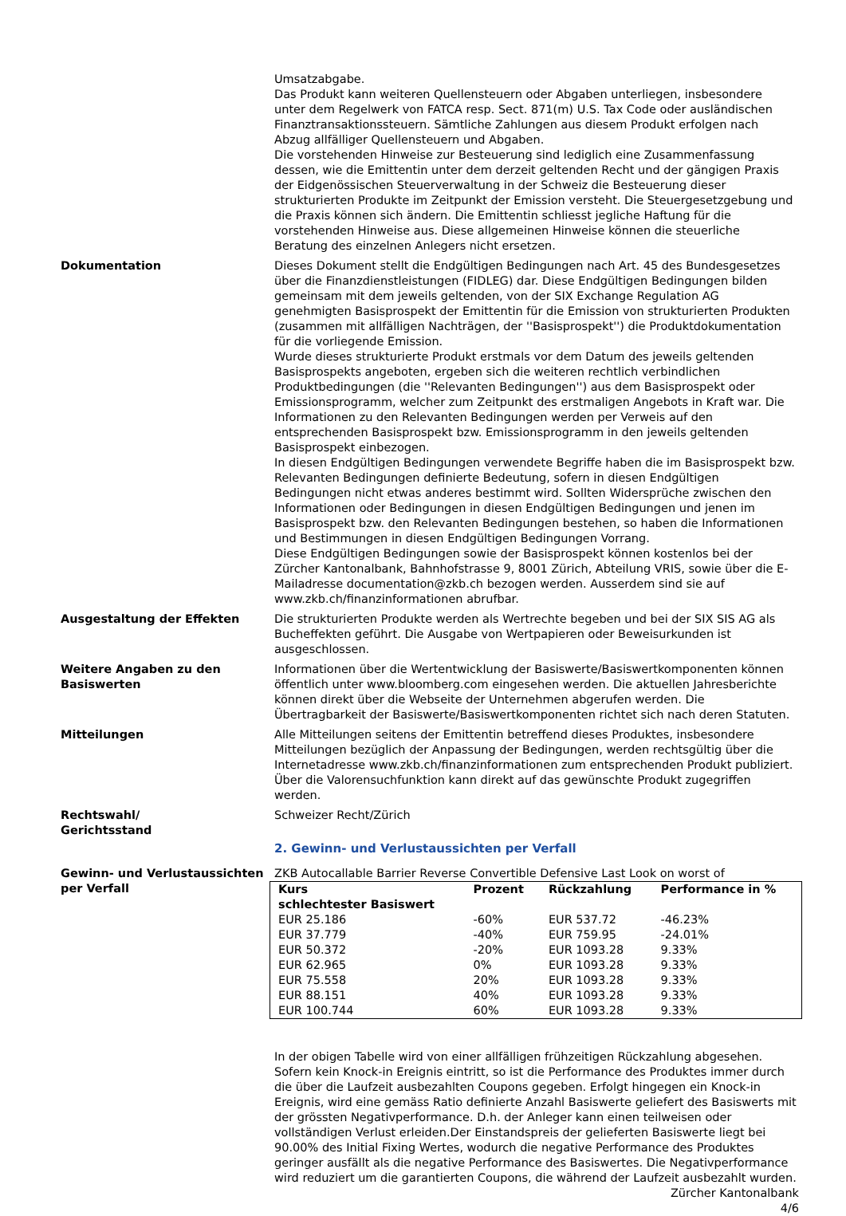Umsatzabgabe.
Das Produkt kann weiteren Quellensteuern oder Abgaben unterliegen, insbesondere unter dem Regelwerk von FATCA resp. Sect. 871(m) U.S. Tax Code oder ausländischen Finanztransaktionssteuern. Sämtliche Zahlungen aus diesem Produkt erfolgen nach Abzug allfälliger Quellensteuern und Abgaben.
Die vorstehenden Hinweise zur Besteuerung sind lediglich eine Zusammenfassung dessen, wie die Emittentin unter dem derzeit geltenden Recht und der gängigen Praxis der Eidgenössischen Steuerverwaltung in der Schweiz die Besteuerung dieser strukturierten Produkte im Zeitpunkt der Emission versteht. Die Steuergesetzgebung und die Praxis können sich ändern. Die Emittentin schliesst jegliche Haftung für die vorstehenden Hinweise aus. Diese allgemeinen Hinweise können die steuerliche Beratung des einzelnen Anlegers nicht ersetzen.
Dokumentation Dieses Dokument stellt die Endgültigen Bedingungen nach Art. 45 des Bundesgesetzes über die Finanzdienstleistungen (FIDLEG) dar. Diese Endgültigen Bedingungen bilden gemeinsam mit dem jeweils geltenden, von der SIX Exchange Regulation AG genehmigten Basisprospekt der Emittentin für die Emission von strukturierten Produkten (zusammen mit allfälligen Nachträgen, der ''Basisprospekt'') die Produktdokumentation für die vorliegende Emission.
Wurde dieses strukturierte Produkt erstmals vor dem Datum des jeweils geltenden Basisprospekts angeboten, ergeben sich die weiteren rechtlich verbindlichen Produktbedingungen (die ''Relevanten Bedingungen'') aus dem Basisprospekt oder Emissionsprogramm, welcher zum Zeitpunkt des erstmaligen Angebots in Kraft war. Die Informationen zu den Relevanten Bedingungen werden per Verweis auf den entsprechenden Basisprospekt bzw. Emissionsprogramm in den jeweils geltenden Basisprospekt einbezogen.
In diesen Endgültigen Bedingungen verwendete Begriffe haben die im Basisprospekt bzw. Relevanten Bedingungen definierte Bedeutung, sofern in diesen Endgültigen Bedingungen nicht etwas anderes bestimmt wird. Sollten Widersprüche zwischen den Informationen oder Bedingungen in diesen Endgültigen Bedingungen und jenen im Basisprospekt bzw. den Relevanten Bedingungen bestehen, so haben die Informationen und Bestimmungen in diesen Endgültigen Bedingungen Vorrang.
Diese Endgültigen Bedingungen sowie der Basisprospekt können kostenlos bei der Zürcher Kantonalbank, Bahnhofstrasse 9, 8001 Zürich, Abteilung VRIS, sowie über die E-Mailadresse documentation@zkb.ch bezogen werden. Ausserdem sind sie auf www.zkb.ch/finanzinformationen abrufbar.
Ausgestaltung der Effekten Die strukturierten Produkte werden als Wertrechte begeben und bei der SIX SIS AG als Bucheffekten geführt. Die Ausgabe von Wertpapieren oder Beweisurkunden ist ausgeschlossen.
Weitere Angaben zu den Basiswerten
Informationen über die Wertentwicklung der Basiswerte/Basiswertkomponenten können öffentlich unter www.bloomberg.com eingesehen werden. Die aktuellen Jahresberichte können direkt über die Webseite der Unternehmen abgerufen werden. Die Übertragbarkeit der Basiswerte/Basiswertkomponenten richtet sich nach deren Statuten.
Mitteilungen Alle Mitteilungen seitens der Emittentin betreffend dieses Produktes, insbesondere Mitteilungen bezüglich der Anpassung der Bedingungen, werden rechtsgültig über die Internetadresse www.zkb.ch/finanzinformationen zum entsprechenden Produkt publiziert. Über die Valorensuchfunktion kann direkt auf das gewünschte Produkt zugegriffen werden.
Rechtswahl/
Gerichtsstand
Schweizer Recht/Zürich
2. Gewinn- und Verlustaussichten per Verfall
Gewinn- und Verlustaussichten per Verfall
ZKB Autocallable Barrier Reverse Convertible Defensive Last Look on worst of
| Kurs schlechtester Basiswert | Prozent | Rückzahlung | Performance in % |
| --- | --- | --- | --- |
| EUR 25.186 | -60% | EUR 537.72 | -46.23% |
| EUR 37.779 | -40% | EUR 759.95 | -24.01% |
| EUR 50.372 | -20% | EUR 1093.28 | 9.33% |
| EUR 62.965 | 0% | EUR 1093.28 | 9.33% |
| EUR 75.558 | 20% | EUR 1093.28 | 9.33% |
| EUR 88.151 | 40% | EUR 1093.28 | 9.33% |
| EUR 100.744 | 60% | EUR 1093.28 | 9.33% |
In der obigen Tabelle wird von einer allfälligen frühzeitigen Rückzahlung abgesehen.
Sofern kein Knock-in Ereignis eintritt, so ist die Performance des Produktes immer durch die über die Laufzeit ausbezahlten Coupons gegeben. Erfolgt hingegen ein Knock-in Ereignis, wird eine gemäss Ratio definierte Anzahl Basiswerte geliefert des Basiswerts mit der grössten Negativperformance. D.h. der Anleger kann einen teilweisen oder vollständigen Verlust erleiden.Der Einstandspreis der gelieferten Basiswerte liegt bei 90.00% des Initial Fixing Wertes, wodurch die negative Performance des Produktes geringer ausfällt als die negative Performance des Basiswertes. Die Negativperformance wird reduziert um die garantierten Coupons, die während der Laufzeit ausbezahlt wurden.
Zürcher Kantonalbank
4/6